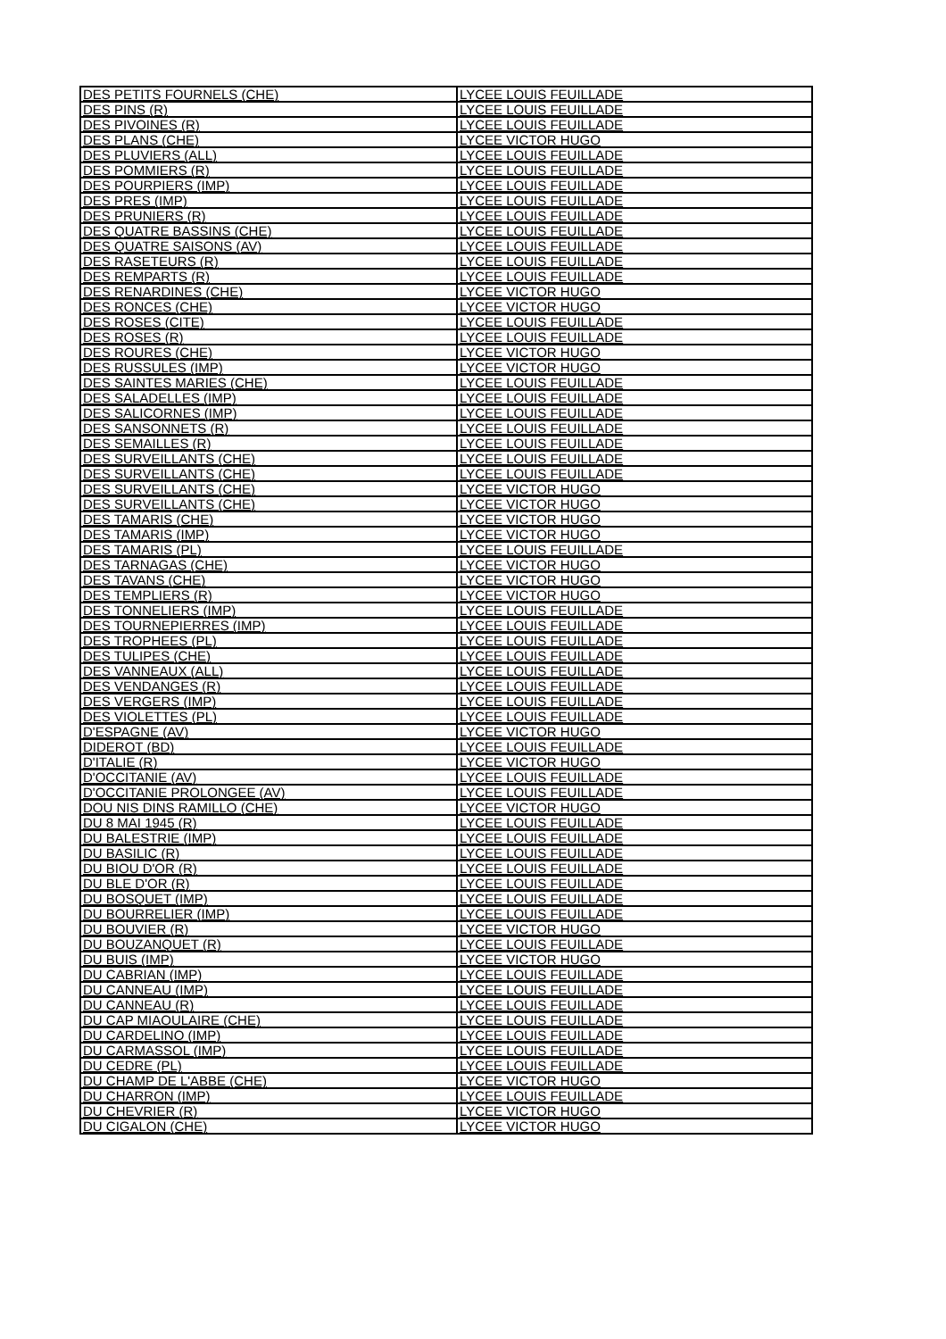| DES PETITS FOURNELS (CHE) | LYCEE LOUIS FEUILLADE |
| DES PINS (R) | LYCEE LOUIS FEUILLADE |
| DES PIVOINES (R) | LYCEE LOUIS FEUILLADE |
| DES PLANS (CHE) | LYCEE VICTOR HUGO |
| DES PLUVIERS (ALL) | LYCEE LOUIS FEUILLADE |
| DES POMMIERS (R) | LYCEE LOUIS FEUILLADE |
| DES POURPIERS (IMP) | LYCEE LOUIS FEUILLADE |
| DES PRES (IMP) | LYCEE LOUIS FEUILLADE |
| DES PRUNIERS (R) | LYCEE LOUIS FEUILLADE |
| DES QUATRE BASSINS (CHE) | LYCEE LOUIS FEUILLADE |
| DES QUATRE SAISONS (AV) | LYCEE LOUIS FEUILLADE |
| DES RASETEURS (R) | LYCEE LOUIS FEUILLADE |
| DES REMPARTS (R) | LYCEE LOUIS FEUILLADE |
| DES RENARDINES (CHE) | LYCEE VICTOR HUGO |
| DES RONCES (CHE) | LYCEE VICTOR HUGO |
| DES ROSES (CITE) | LYCEE LOUIS FEUILLADE |
| DES ROSES (R) | LYCEE LOUIS FEUILLADE |
| DES ROURES (CHE) | LYCEE VICTOR HUGO |
| DES RUSSULES (IMP) | LYCEE VICTOR HUGO |
| DES SAINTES MARIES (CHE) | LYCEE LOUIS FEUILLADE |
| DES SALADELLES (IMP) | LYCEE LOUIS FEUILLADE |
| DES SALICORNES (IMP) | LYCEE LOUIS FEUILLADE |
| DES SANSONNETS (R) | LYCEE LOUIS FEUILLADE |
| DES SEMAILLES (R) | LYCEE LOUIS FEUILLADE |
| DES SURVEILLANTS (CHE) | LYCEE LOUIS FEUILLADE |
| DES SURVEILLANTS (CHE) | LYCEE LOUIS FEUILLADE |
| DES SURVEILLANTS (CHE) | LYCEE VICTOR HUGO |
| DES SURVEILLANTS (CHE) | LYCEE VICTOR HUGO |
| DES TAMARIS (CHE) | LYCEE VICTOR HUGO |
| DES TAMARIS (IMP) | LYCEE VICTOR HUGO |
| DES TAMARIS (PL) | LYCEE LOUIS FEUILLADE |
| DES TARNAGAS (CHE) | LYCEE VICTOR HUGO |
| DES TAVANS (CHE) | LYCEE VICTOR HUGO |
| DES TEMPLIERS (R) | LYCEE VICTOR HUGO |
| DES TONNELIERS (IMP) | LYCEE LOUIS FEUILLADE |
| DES TOURNEPIERRES (IMP) | LYCEE LOUIS FEUILLADE |
| DES TROPHEES (PL) | LYCEE LOUIS FEUILLADE |
| DES TULIPES (CHE) | LYCEE LOUIS FEUILLADE |
| DES VANNEAUX (ALL) | LYCEE LOUIS FEUILLADE |
| DES VENDANGES (R) | LYCEE LOUIS FEUILLADE |
| DES VERGERS (IMP) | LYCEE LOUIS FEUILLADE |
| DES VIOLETTES (PL) | LYCEE LOUIS FEUILLADE |
| D'ESPAGNE (AV) | LYCEE VICTOR HUGO |
| DIDEROT (BD) | LYCEE LOUIS FEUILLADE |
| D'ITALIE (R) | LYCEE VICTOR HUGO |
| D'OCCITANIE (AV) | LYCEE LOUIS FEUILLADE |
| D'OCCITANIE PROLONGEE (AV) | LYCEE LOUIS FEUILLADE |
| DOU NIS DINS RAMILLO (CHE) | LYCEE VICTOR HUGO |
| DU 8 MAI 1945 (R) | LYCEE LOUIS FEUILLADE |
| DU BALESTRIE (IMP) | LYCEE LOUIS FEUILLADE |
| DU BASILIC (R) | LYCEE LOUIS FEUILLADE |
| DU BIOU D'OR (R) | LYCEE LOUIS FEUILLADE |
| DU BLE D'OR (R) | LYCEE LOUIS FEUILLADE |
| DU BOSQUET (IMP) | LYCEE LOUIS FEUILLADE |
| DU BOURRELIER (IMP) | LYCEE LOUIS FEUILLADE |
| DU BOUVIER (R) | LYCEE VICTOR HUGO |
| DU BOUZANQUET (R) | LYCEE LOUIS FEUILLADE |
| DU BUIS (IMP) | LYCEE VICTOR HUGO |
| DU CABRIAN (IMP) | LYCEE LOUIS FEUILLADE |
| DU CANNEAU (IMP) | LYCEE LOUIS FEUILLADE |
| DU CANNEAU (R) | LYCEE LOUIS FEUILLADE |
| DU CAP MIAOULAIRE (CHE) | LYCEE LOUIS FEUILLADE |
| DU CARDELINO (IMP) | LYCEE LOUIS FEUILLADE |
| DU CARMASSOL (IMP) | LYCEE LOUIS FEUILLADE |
| DU CEDRE (PL) | LYCEE LOUIS FEUILLADE |
| DU CHAMP DE L'ABBE (CHE) | LYCEE VICTOR HUGO |
| DU CHARRON (IMP) | LYCEE LOUIS FEUILLADE |
| DU CHEVRIER (R) | LYCEE VICTOR HUGO |
| DU CIGALON (CHE) | LYCEE VICTOR HUGO |